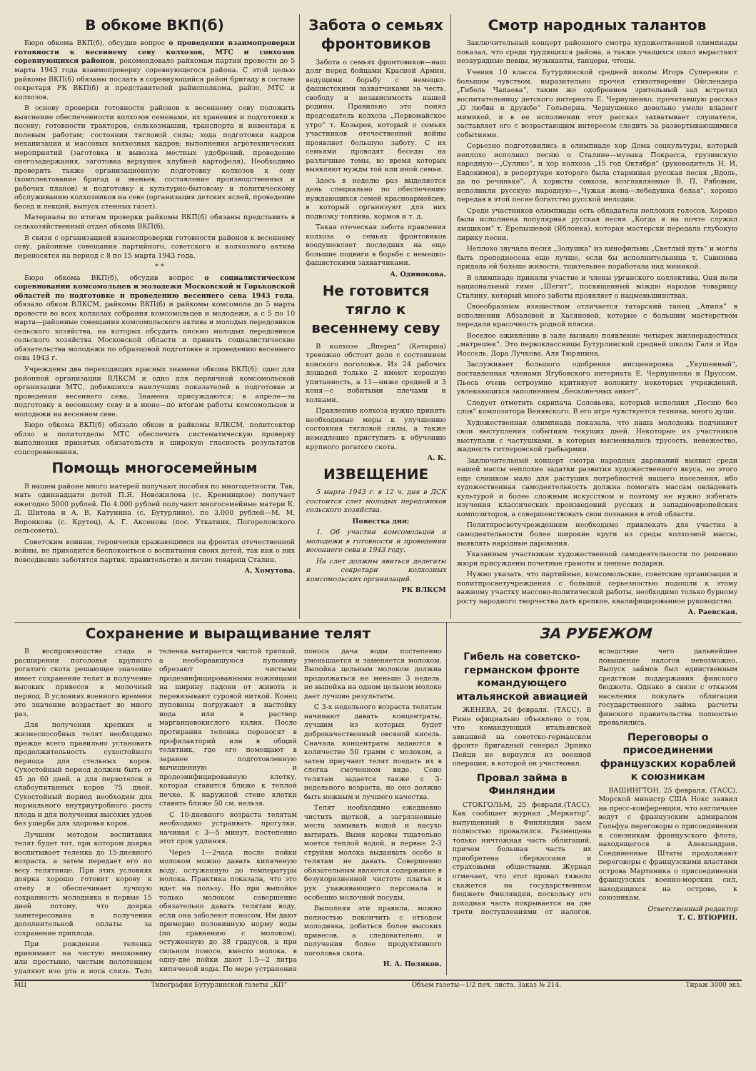В обкоме ВКП(б)
Бюро обкома ВКП(б), обсудив вопрос о проведении взаимопроверки готовности к весеннему севу колхозов, МТС и совхозов соревнующихся районов, рекомендовало райкомам партии провести до 5 марта 1943 года взаимопроверку соревнующегося района. С этой целью райкомы ВКП(б) обязаны послать в соревнующийся район бригаду в составе секретаря РК ВКП(б) и представителей райисполкома, райзо, МТС и колхозов.
В основу проверки готовности районов к весеннему севу положить выяснение обеспеченности колхозов семенами, их хранения и подготовки к посеву; готовности тракторов, сельхозмашин, транспорта и инвентаря к полевым работам; состояния тягловой силы; хода подготовки кадров механизации и массовых колхозных кадров; выполнения агротехнических мероприятий (заготовка и вывозка местных удобрений, проведение снегозадержания, заготовка верхушек клубней картофеля). Необходимо проверить также организационную подготовку колхозов к севу (комплектование бригад и звеньев, составление производственных и рабочих планов) и подготовку к культурно-бытовому и политическому обслуживанию колхозников на севе (организация детских яслей, проведение бесед и лекций, выпуск стенных газет).
Материалы по итогам проверки райкомы ВКП(б) обязаны представить в сельхозяйственный отдел обкома ВКП(б).
В связи с организацией взаимопроверки готовности районов к весеннему севу, районные совещания партийного, советского и колхозного актива переносятся на период с 8 по 15 марта 1943 года.
* *
Бюро обкома ВКП(б), обсудив вопрос о социалистическом соревновании комсомольцев и молодежи Московской и Горьковской областей по подготовке и проведению весеннего сева 1943 года, обязало обком ВЛКСМ, райкомы ВКП(б) и райкомы комсомола до 5 марта провести во всех колхозах собрания комсомольцев и молодежи, а с 5 по 10 марта—районные совещания комсомольского актива и молодых передовиков сельского хозяйства, на которых обсудить письмо молодых передовиков сельского хозяйства Московской области и принять социалистические обязательства молодежи по образцовой подготовке и проведению весеннего сева 1943 г.
Учреждены два переходящих красных знамени обкома ВКП(б): одно для районной организации ВЛКСМ и одно для первичной комсомольской организации МТС, добившихся наилучших показателей в подготовке и проведении весеннего сева. Знамена присуждаются: в апреле—за подготовку к весеннему севу и в июне—по итогам работы комсомольцев и молодежи на весеннем севе.
Бюро обкома ВКП(б) обязало обком и райкомы ВЛКСМ, политсектор облзо и политотделы МТС обеспечить систематическую проверку выполнения принятых обязательств и широкую гласность результатов соцсоревнования.
Помощь многосемейным
В нашем районе много матерей получают пособия по многодетности. Так, мать одиннадцати детей П.Я. Новожилова (с. Кремницкое) получает ежегодно 5000 рублей. По 4.000 рублей получают многосемейные матери К. Д. Шитова и А. В. Катунина (с. Бутурлино), по 3.000 рублей—М. М. Воронкова (с. Крутец), А. Г. Аксенова (пос. Уткатник, Погореловского сельсовета).
Советским воинам, героически сражающимся на фронтах отечественной войны, не приходится беспокоиться о воспитании своих детей, так как о них повседневно заботятся партия, правительство и лично товарищ Сталин.
А. Хомутова.
Забота о семьях фронтовиков
Забота о семьях фронтовиков—наш долг перед бойцами Красной Армии, ведущими борьбу с немецко-фашистскими захватчиками за честь, свободу и независимость нашей родины. Правильно это понял председатель колхоза „Первомайское утро“ т. Козырев, который о семьях участников отечественной войны проявляет большую заботу. С их семьями проводят беседы на различные темы, во время которых выявляют нужды той или иной семьи.
Здесь в неделю раз выделяется день специально по обеспечению нуждающихся семей красноармейцев, в который организуют для них подвозку топлива, кормов и т. д.
Такая отеческая забота правления колхоза о семьях фронтовиков воодушевляет последних на еще большие подвиги в борьбе с немецко-фашистскими захватчиками.
А. Одинокова.
Не готовится тягло к весеннему севу
В колхозе „Вперед“ (Кетарша) тревожно обстоит дело с состоянием конского поголовья. Из 24 рабочих лошадей только 2 имеют хорошую упитанность, а 11—ниже средней и 3 коня—с побитыми плечами и холками.
Правлению колхоза нужно принять необходимые меры к улучшению состояния тягловой силы, а также немедленно приступить к обучению крупного рогатого скота.
А. К.
ИЗВЕЩЕНИЕ
5 марта 1943 г. в 12 ч. дня в ДСК состоится слет молодых передовиков сельского хозяйства.
Повестка дня:
1. Об участии комсомольцев и молодежи в готовности и проведении весеннего сева в 1943 году.
На слет должны явиться делегаты и секретари колхозных комсомольских организаций.
РК ВЛКСМ
Смотр народных талантов
Заключительный концерт районного смотра художественной олимпиады показал, что среди трудящихся района, а также учащихся школ вырастают незаурядные певцы, музыканты, танцоры, чтецы.
Ученик 10 класса Бутурлинской средней школы Игорь Суперекин с большим чувством, выразительно прочел стихотворение Ойслендера „Гибель Чапаева“, таким же одобрением зрительный зал встретил воспитательницу детского интерната Е. Чернушенко, прочитавшую рассказ „О любви и дружбе“ Гольперна. Чернушенко довольно умело владеет мимикой, и в ее исполнении этот рассказ захватывает слушателя, заставляет его с возрастающим интересом следить за развертывающимися событиями.
Серьезно подготовились к олимпиаде хор Дома соцкультуры, который неплохо исполнил песню о Сталине—музыка Покрасса, грузинскую народную—„Сулико“, и хор колхоза „15 год Октября“ (руководитель Н. И. Евдокимов), в репертуаре которого была старинная русская песня „Вдоль, да по речиньке“. А хористы совхоза, возглавляемые В. П. Рябовым, исполнили русскую народную—„Чужая жена—лебедушка белая“, хорошо передав в этой песне богатство русской мелодии.
Среди участников олимпиады есть обладатели неплохих голосов. Хорошо была исполнена популярная русская песня „Когда я на почте служил ямщиком“ т. Ерепышевой (Яблонка), которая мастерски передала глубокую лирику песни.
Неплохо звучала песня „Золушка“ из кинофильма „Светлый путь“ и могла быть преподнесена еще лучше, если бы исполнительница т. Савинова придала ей больше живости, тщательнее поработала над мимикой.
В олимпиаде приняли участие и члены урганского коллектива. Они пели национальный гимн „Шегит“, посвященный вождю народов товарищу Сталину, который много заботы проявляет о нацменьшинствах.
Своеобразным изяществом отличается татарский танец „Апипя“ в исполнении Абзаловой и Хасяновой, которые с большим мастерством передали красочность родной пляски.
Веселое оживление в зале вызвало появление четырех жизнерадостных „матрешек“. Это первоклассницы Бутурлинской средней школы Галя и Ида Иоссель, Дора Лучкова, Аля Тюрянина.
Заслуживает большого одобрения инсценировка „Укушенный“, поставленная членами Ягубовского интерната Е. Чернушенко и Пруссом. Пьеса очень остроумно критикует волокиту некоторых учреждений, увлекающихся заполнением „бесконечных анкет“.
Следует отметить скрипача Соловьева, который исполнил „Песню без слов“ композитора Венявского. В его игре чувствуется техника, много души.
Художественная олимпиада показала, что наша молодежь подчиняет свои выступления событиям текущих дней. Некоторые из участников выступали с частушками, в которых высмеивались трусость, невежество, жадность гитлеровской грабьармии.
Заключительный концерт смотра народных дарований выявил среди нашей массы неплохие задатки развития художественного вкуса, но этого еще слишком мало для растущих потребностей нашего населения, ибо художественная самодеятельность должна помогать массам овладевать культурой и более сложным искусством и поэтому не нужно избегать изучения классических произведений русских и западноевропейских композиторов, а совершенствовать свои познания в этой области.
Политпросветучреждениям необходимо привлекать для участия в самодеятельности более широкие круги из среды колхозной массы, выявлять народные дарования.
Указанным участникам художественной самодеятельности по решению жюри присуждены почетные грамоты и ценные подарки.
Нужно указать, что партийные, комсомольские, советские организации и политпросветучреждения с большой серьезностью подошли к этому важному участку массово-политической работы, необходимо только бурному росту народного творчества дать крепкое, квалифицированное руководство.
А. Раевская.
Сохранение и выращивание телят
В воспроизводстве стада и расширении поголовья крупного рогатого скота решающее значение имеет сохранение телят и получение высоких привесов в молочный период. В условиях военного времени это значение возрастает во много раз.
Для получения крепких и жизнеспособных телят необходимо прежде всего правильно установить продолжительность сухостойного периода для стельных коров. Сухостойный период должен быть от 45 до 60 дней, а для первотелок и слабоупитанных коров 75 дней. Сухостойный период необходим для нормального внутриутробного роста плода и для получения высоких удоев без ущерба для здоровья коров.
Лучшим методом воспитания телят будет тот, при котором доярка воспитывает теленка до 15-дневного возраста, а затем передает его по весу телятнице. При этих условиях доярка хорошо готовит корову к отелу и обеспечивает лучшую сохранность молодняка в первые 15 дней потому, что доярка заинтересована в получении дополнительной оплаты за сохранение приплода.
При рождении теленка принимают на чистую мешковину или простыню, чистым полотенцем удаляют изо рта и носа слизь. Тело теленка вытирается чистой тряпкой, а необорвавшуюся пуповину обрезают чистыми продезинфицированными ножницами на ширину ладони от живота и перевязывают суровой ниткой. Конец пуповины погружают в настойку иода или в раствор марганцевокислого калия. После протирания теленка переносят в профилакторий или в общий телятник, где его помещают в заранее подготовленную вычищенную и продезинфицированную клетку, которая ставится ближе к теплой печке. К наружной стене клетки ставить ближе 50 см. нельзя.
С 10-дневного возраста телятам необходимо устраивать прогулки, начиная с 3—5 минут, постепенно этот срок удлиняя.
Через 1—2часа после пойки молоком можно давать кипяченую воду, остуженную до температуры молока. Практика показала, что это идет на пользу. Но при выпойке только молоком совершенно обязательно давать телятам воду, если она заболеют поносом. Им дают примерно половинную норму воды (по сравнению с молоком), остуженную до 38 градусов, а при сильном поносе, вместо молока, в одну-две пойки дают 1,5—2 литра кипяченой воды. По мере устранения поноса дача воды постепенно уменьшается и заменяется молоком. Выпойка цельным молоком должна продолжаться не меньше 3 недель, но выпойка на одном цельном молоке дает лучшие результаты.
С 3-х недельного возраста телятам начинают давать концентраты, лучшим из которых будет доброкачественный овсяной кисель. Сначала концентраты задаются в количестве 50 грамм с молоком, а затем приучают телят поедать их в слегка смоченном виде. Сено телятам задается также с 3-недельного возраста, но оно должно быть нежным и лучшего качества.
Телят необходимо ежедневно чистить щеткой, а загрязненные места замывать водой и насухо вытирать. Вымя коровы тщательно моется теплой водой, и первые 2-3 струйки молока выдаивать особо и телятам не давать. Совершенно обязательным является содержание в безукоризненной чистоте платья и рук ухаживающего персонала и особенно молочной посуды.
Выполняя эти правила, можно полностью покончить с отходом молодняка, добиться более высоких привесов, а следовательно, и получения более продуктивного поголовья скота.
Н. А. Поляков.
ЗА РУБЕЖОМ
Гибель на советско-германском фронте командующего итальянской авиацией
ЖЕНЕВА, 24 февраля. (ТАСС). В Риме официально объявлено о том, что командующий итальянской авиацией на советско-германском фронте бригадный генерал Эрнико Пейци не вернулся из военной операции, в которой он участвовал.
Провал займа в Финляндии
СТОКГОЛЬМ, 25 февраля.(ТАСС). Как сообщает журнал „Меркатор“, выпущенный в Финляндии заем полностью провалился. Размещена только ничтожная часть облигаций, причем большая часть их приобретена сберкассами и страховыми обществами. Журнал отмечает, что этот провал тяжело скажется на государственном бюджете Финляндии, поскольку его доходная часть покрывается на две трети поступлениями от налогов, вследствие чего дальнейшее повышение налогов невозможно. Выпуск займов был единственным средством поддержания финского бюджета. Однако в связи с отказом населения покупать облигации государственного займа расчеты финского правительства полностью провалились.
Переговоры о присоединении французских кораблей к союзникам
ВАШИНГТОН, 25 февраля. (ТАСС). Морской министр США Нокс заявил на пресс-конференции, что англичане ведут с французским адмиралом Гольфуа переговоры о присоединении к союзникам французского флота, находящегося в Александрии. Соединенные Штаты продолжают переговоры с французскими властями острова Мартиника о присоединении французских военно-морских сил, находящихся на острове, к союзникам.
Ответственный редактор
Т. С. ВТЮРИН.
МЦ Типография Бутурлинской газеты „КП“ Объем газеты—1/2 печ. листа. Заказ № 214. Тираж 3000 экз.